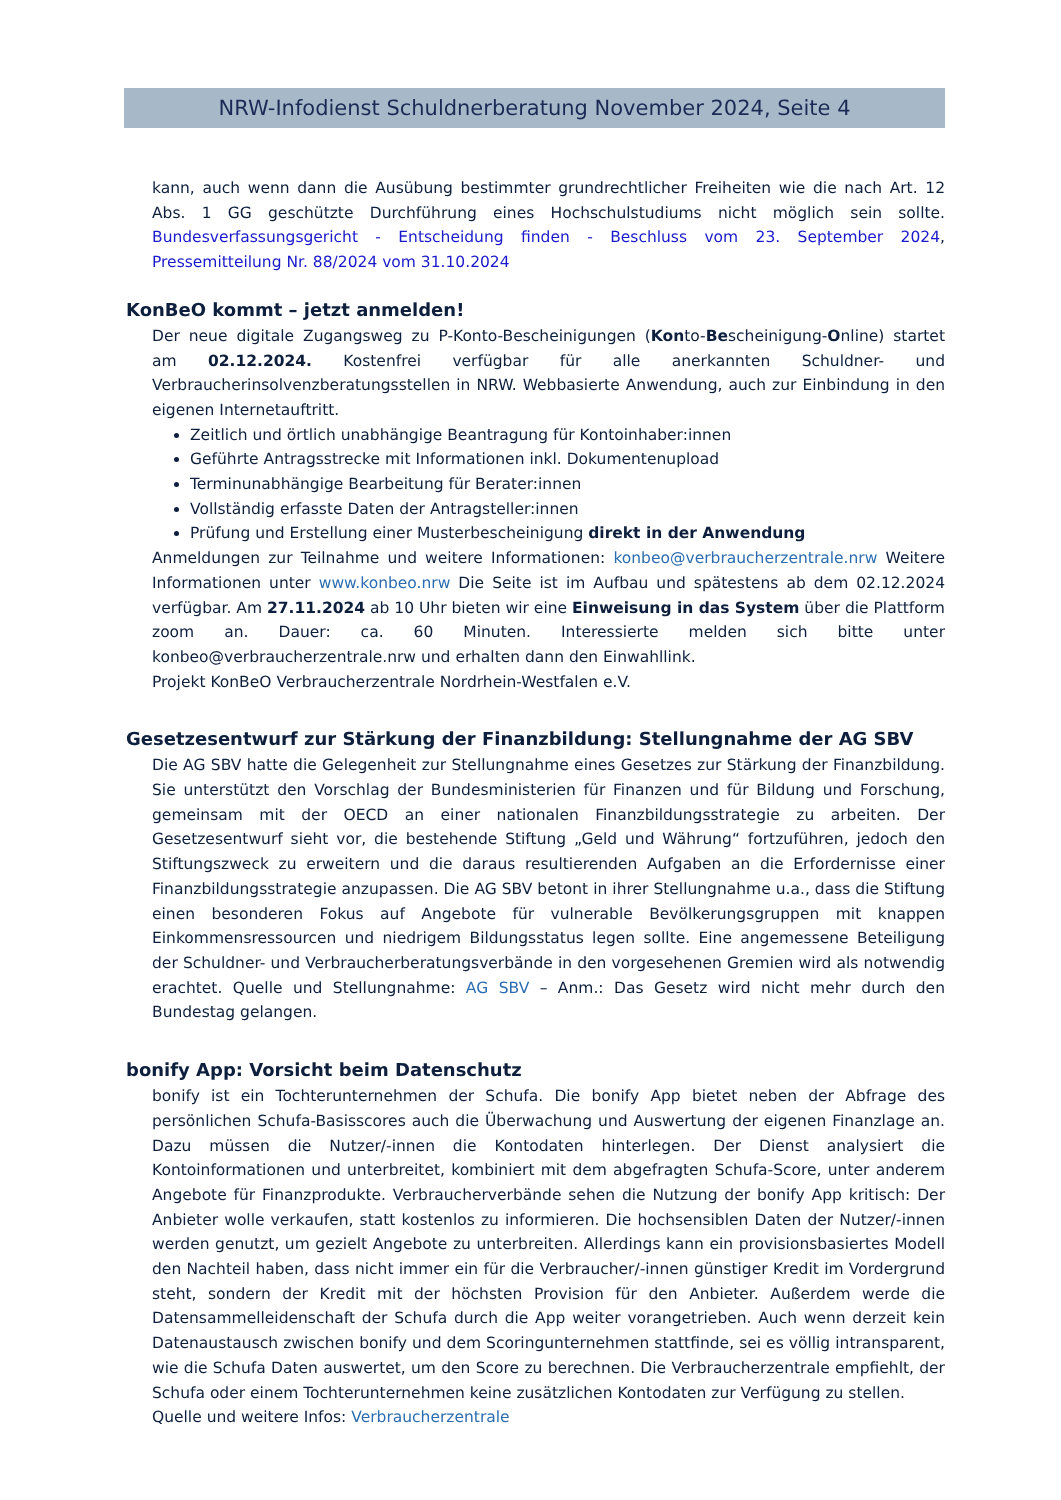NRW-Infodienst Schuldnerberatung November 2024, Seite 4
kann, auch wenn dann die Ausübung bestimmter grundrechtlicher Freiheiten wie die nach Art. 12 Abs. 1 GG geschützte Durchführung eines Hochschulstudiums nicht möglich sein sollte. Bundesverfassungsgericht - Entscheidung finden - Beschluss vom 23. September 2024, Pressemitteilung Nr. 88/2024 vom 31.10.2024
KonBeO kommt – jetzt anmelden!
Der neue digitale Zugangsweg zu P-Konto-Bescheinigungen (Konto-Bescheinigung-Online) startet am 02.12.2024. Kostenfrei verfügbar für alle anerkannten Schuldner- und Verbraucherinsolvenzberatungsstellen in NRW. Webbasierte Anwendung, auch zur Einbindung in den eigenen Internetauftritt.
Zeitlich und örtlich unabhängige Beantragung für Kontoinhaber:innen
Geführte Antragsstrecke mit Informationen inkl. Dokumentenupload
Terminunabhängige Bearbeitung für Berater:innen
Vollständig erfasste Daten der Antragsteller:innen
Prüfung und Erstellung einer Musterbescheinigung direkt in der Anwendung
Anmeldungen zur Teilnahme und weitere Informationen: konbeo@verbraucherzentrale.nrw Weitere Informationen unter www.konbeo.nrw Die Seite ist im Aufbau und spätestens ab dem 02.12.2024 verfügbar. Am 27.11.2024 ab 10 Uhr bieten wir eine Einweisung in das System über die Plattform zoom an. Dauer: ca. 60 Minuten. Interessierte melden sich bitte unter konbeo@verbraucherzentrale.nrw und erhalten dann den Einwahllink.
Projekt KonBeO Verbraucherzentrale Nordrhein-Westfalen e.V.
Gesetzesentwurf zur Stärkung der Finanzbildung: Stellungnahme der AG SBV
Die AG SBV hatte die Gelegenheit zur Stellungnahme eines Gesetzes zur Stärkung der Finanzbildung. Sie unterstützt den Vorschlag der Bundesministerien für Finanzen und für Bildung und Forschung, gemeinsam mit der OECD an einer nationalen Finanzbildungsstrategie zu arbeiten. Der Gesetzesentwurf sieht vor, die bestehende Stiftung „Geld und Währung“ fortzuführen, jedoch den Stiftungszweck zu erweitern und die daraus resultierenden Aufgaben an die Erfordernisse einer Finanzbildungsstrategie anzupassen. Die AG SBV betont in ihrer Stellungnahme u.a., dass die Stiftung einen besonderen Fokus auf Angebote für vulnerable Bevölkerungsgruppen mit knappen Einkommensressourcen und niedrigem Bildungsstatus legen sollte. Eine angemessene Beteiligung der Schuldner- und Verbraucherberatungsverbände in den vorgesehenen Gremien wird als notwendig erachtet. Quelle und Stellungnahme: AG SBV – Anm.: Das Gesetz wird nicht mehr durch den Bundestag gelangen.
bonify App: Vorsicht beim Datenschutz
bonify ist ein Tochterunternehmen der Schufa. Die bonify App bietet neben der Abfrage des persönlichen Schufa-Basisscores auch die Überwachung und Auswertung der eigenen Finanzlage an. Dazu müssen die Nutzer/-innen die Kontodaten hinterlegen. Der Dienst analysiert die Kontoinformationen und unterbreitet, kombiniert mit dem abgefragten Schufa-Score, unter anderem Angebote für Finanzprodukte. Verbraucherverbände sehen die Nutzung der bonify App kritisch: Der Anbieter wolle verkaufen, statt kostenlos zu informieren. Die hochsensiblen Daten der Nutzer/-innen werden genutzt, um gezielt Angebote zu unterbreiten. Allerdings kann ein provisionsbasiertes Modell den Nachteil haben, dass nicht immer ein für die Verbraucher/-innen günstiger Kredit im Vordergrund steht, sondern der Kredit mit der höchsten Provision für den Anbieter. Außerdem werde die Datensammelleidenschaft der Schufa durch die App weiter vorangetrieben. Auch wenn derzeit kein Datenaustausch zwischen bonify und dem Scoringunternehmen stattfinde, sei es völlig intransparent, wie die Schufa Daten auswertet, um den Score zu berechnen. Die Verbraucherzentrale empfiehlt, der Schufa oder einem Tochterunternehmen keine zusätzlichen Kontodaten zur Verfügung zu stellen.
Quelle und weitere Infos: Verbraucherzentrale